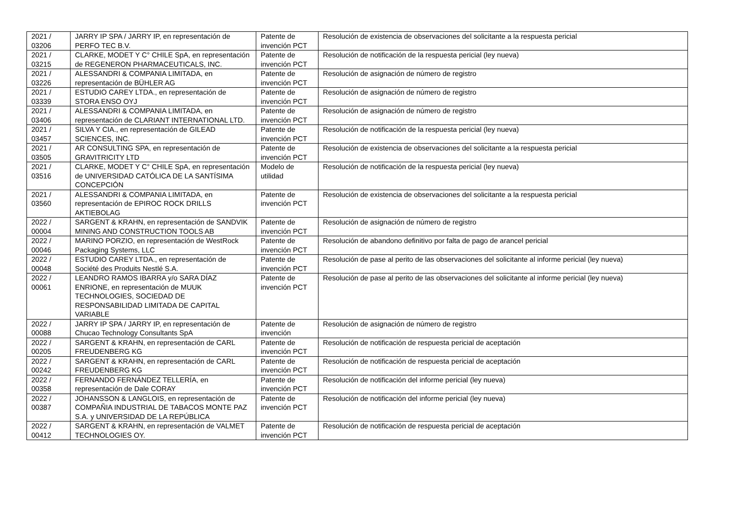| 2021 / 03206 | JARRY IP SPA / JARRY IP, en representación de PERFO TEC B.V. | Patente de invención PCT | Resolución de existencia de observaciones del solicitante a la respuesta pericial |
| 2021 / 03215 | CLARKE, MODET Y C° CHILE SpA, en representación de REGENERON PHARMACEUTICALS, INC. | Patente de invención PCT | Resolución de notificación de la respuesta pericial (ley nueva) |
| 2021 / 03226 | ALESSANDRI & COMPANIA LIMITADA, en representación de BÜHLER AG | Patente de invención PCT | Resolución de asignación de número de registro |
| 2021 / 03339 | ESTUDIO CAREY LTDA., en representación de STORA ENSO OYJ | Patente de invención PCT | Resolución de asignación de número de registro |
| 2021 / 03406 | ALESSANDRI & COMPANIA LIMITADA, en representación de CLARIANT INTERNATIONAL LTD. | Patente de invención PCT | Resolución de asignación de número de registro |
| 2021 / 03457 | SILVA Y CIA., en representación de GILEAD SCIENCES, INC. | Patente de invención PCT | Resolución de notificación de la respuesta pericial (ley nueva) |
| 2021 / 03505 | AR CONSULTING SPA, en representación de GRAVITRICITY LTD | Patente de invención PCT | Resolución de existencia de observaciones del solicitante a la respuesta pericial |
| 2021 / 03516 | CLARKE, MODET Y C° CHILE SpA, en representación de UNIVERSIDAD CATÓLICA DE LA SANTÍSIMA CONCEPCIÓN | Modelo de utilidad | Resolución de notificación de la respuesta pericial (ley nueva) |
| 2021 / 03560 | ALESSANDRI & COMPANIA LIMITADA, en representación de EPIROC ROCK DRILLS AKTIEBOLAG | Patente de invención PCT | Resolución de existencia de observaciones del solicitante a la respuesta pericial |
| 2022 / 00004 | SARGENT & KRAHN, en representación de SANDVIK MINING AND CONSTRUCTION TOOLS AB | Patente de invención PCT | Resolución de asignación de número de registro |
| 2022 / 00046 | MARINO PORZIO, en representación de WestRock Packaging Systems, LLC | Patente de invención PCT | Resolución de abandono definitivo por falta de pago de arancel pericial |
| 2022 / 00048 | ESTUDIO CAREY LTDA., en representación de Société des Produits Nestlé S.A. | Patente de invención PCT | Resolución de pase al perito de las observaciones del solicitante al informe pericial (ley nueva) |
| 2022 / 00061 | LEANDRO RAMOS IBARRA y/o SARA DÍAZ ENRIONE, en representación de MUUK TECHNOLOGIES, SOCIEDAD DE RESPONSABILIDAD LIMITADA DE CAPITAL VARIABLE | Patente de invención PCT | Resolución de pase al perito de las observaciones del solicitante al informe pericial (ley nueva) |
| 2022 / 00088 | JARRY IP SPA / JARRY IP, en representación de Chucao Technology Consultants SpA | Patente de invención | Resolución de asignación de número de registro |
| 2022 / 00205 | SARGENT & KRAHN, en representación de CARL FREUDENBERG KG | Patente de invención PCT | Resolución de notificación de respuesta pericial de aceptación |
| 2022 / 00242 | SARGENT & KRAHN, en representación de CARL FREUDENBERG KG | Patente de invención PCT | Resolución de notificación de respuesta pericial de aceptación |
| 2022 / 00358 | FERNANDO FERNÁNDEZ TELLERÍA, en representación de Dale CORAY | Patente de invención PCT | Resolución de notificación del informe pericial (ley nueva) |
| 2022 / 00387 | JOHANSSON & LANGLOIS, en representación de COMPAÑIA INDUSTRIAL DE TABACOS MONTE PAZ S.A. y UNIVERSIDAD DE LA REPÚBLICA | Patente de invención PCT | Resolución de notificación del informe pericial (ley nueva) |
| 2022 / 00412 | SARGENT & KRAHN, en representación de VALMET TECHNOLOGIES OY. | Patente de invención PCT | Resolución de notificación de respuesta pericial de aceptación |